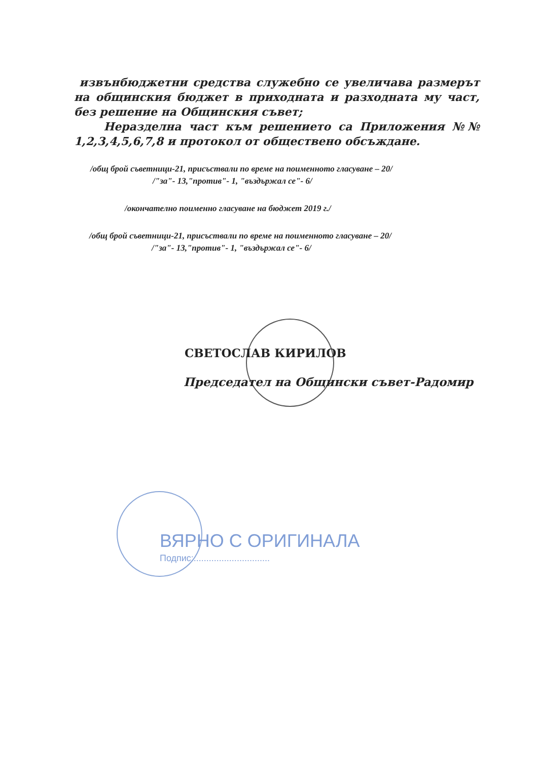извънбюджетни средства служебно се увеличава размерът на общинския бюджет в приходната и разходната му част, без решение на Общинския съвет;
Неразделна част към решението са Приложения №№ 1,2,3,4,5,6,7,8 и протокол от обществено обсъждане.
/общ брой съветници-21, присъствали по време на поименното гласуване – 20/
/"за"- 13,"против"- 1, "въздържал се"- 6/
/окончателно поименно гласуване на бюджет 2019 г./
/общ брой съветници-21, присъствали по време на поименното гласуване – 20/
/"за"- 13,"против"- 1, "въздържал се"- 6/
СВЕТОСЛАВ КИРИЛОВ
Председател на Общински съвет-Радомир
ВЯРНО С ОРИГИНАЛА
Подпис:..............................